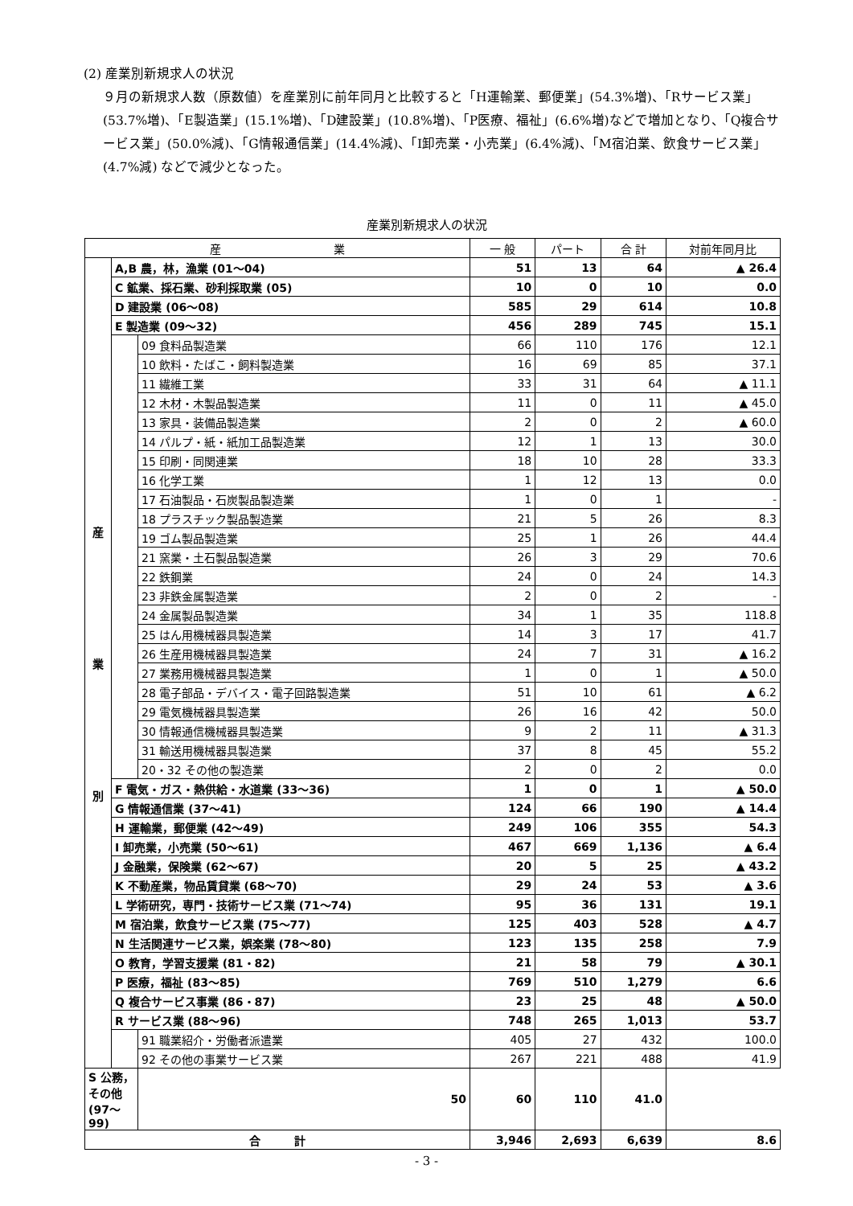(2) 産業別新規求人の状況
９月の新規求人数（原数値）を産業別に前年同月と比較すると「H運輸業、郵便業」(54.3%増)、「Rサービス業」(53.7%増)、「E製造業」(15.1%増)、「D建設業」(10.8%増)、「P医療、福祉」(6.6%増)などで増加となり、「Q複合サービス業」(50.0%減)、「G情報通信業」(14.4%減)、「I卸売業・小売業」(6.4%減)、「M宿泊業、飲食サービス業」(4.7%減) などで減少となった。
産業別新規求人の状況
| 産 業 | | | 一 般 | パート | 合 計 | 対前年同月比 |
| --- | --- | --- | --- | --- | --- | --- |
| 産 業 別 | A,B 農，林，漁業 (01～04) | | 51 | 13 | 64 | ▲ 26.4 |
| | C 鉱業、採石業、砂利採取業 (05) | | 10 | 0 | 10 | 0.0 |
| | D 建設業 (06～08) | | 585 | 29 | 614 | 10.8 |
| | E 製造業 (09～32) | | 456 | 289 | 745 | 15.1 |
| | | 09 食料品製造業 | 66 | 110 | 176 | 12.1 |
| | | 10 飲料・たばこ・飼料製造業 | 16 | 69 | 85 | 37.1 |
| | | 11 繊維工業 | 33 | 31 | 64 | ▲ 11.1 |
| | | 12 木材・木製品製造業 | 11 | 0 | 11 | ▲ 45.0 |
| | | 13 家具・装備品製造業 | 2 | 0 | 2 | ▲ 60.0 |
| | | 14 パルプ・紙・紙加工品製造業 | 12 | 1 | 13 | 30.0 |
| | | 15 印刷・同関連業 | 18 | 10 | 28 | 33.3 |
| | | 16 化学工業 | 1 | 12 | 13 | 0.0 |
| | | 17 石油製品・石炭製品製造業 | 1 | 0 | 1 | - |
| | | 18 プラスチック製品製造業 | 21 | 5 | 26 | 8.3 |
| | | 19 ゴム製品製造業 | 25 | 1 | 26 | 44.4 |
| | | 21 窯業・土石製品製造業 | 26 | 3 | 29 | 70.6 |
| | | 22 鉄鋼業 | 24 | 0 | 24 | 14.3 |
| | | 23 非鉄金属製造業 | 2 | 0 | 2 | - |
| | | 24 金属製品製造業 | 34 | 1 | 35 | 118.8 |
| | | 25 はん用機械器具製造業 | 14 | 3 | 17 | 41.7 |
| | | 26 生産用機械器具製造業 | 24 | 7 | 31 | ▲ 16.2 |
| | | 27 業務用機械器具製造業 | 1 | 0 | 1 | ▲ 50.0 |
| | | 28 電子部品・デバイス・電子回路製造業 | 51 | 10 | 61 | ▲ 6.2 |
| | | 29 電気機械器具製造業 | 26 | 16 | 42 | 50.0 |
| | | 30 情報通信機械器具製造業 | 9 | 2 | 11 | ▲ 31.3 |
| | | 31 輸送用機械器具製造業 | 37 | 8 | 45 | 55.2 |
| | | 20・32 その他の製造業 | 2 | 0 | 2 | 0.0 |
| | F 電気・ガス・熱供給・水道業 (33～36) | | 1 | 0 | 1 | ▲ 50.0 |
| | G 情報通信業 (37～41) | | 124 | 66 | 190 | ▲ 14.4 |
| | H 運輸業，郵便業 (42～49) | | 249 | 106 | 355 | 54.3 |
| | I 卸売業，小売業 (50～61) | | 467 | 669 | 1,136 | ▲ 6.4 |
| | J 金融業，保険業 (62～67) | | 20 | 5 | 25 | ▲ 43.2 |
| | K 不動産業，物品賃貸業 (68～70) | | 29 | 24 | 53 | ▲ 3.6 |
| | L 学術研究，専門・技術サービス業 (71～74) | | 95 | 36 | 131 | 19.1 |
| | M 宿泊業，飲食サービス業 (75～77) | | 125 | 403 | 528 | ▲ 4.7 |
| | N 生活関連サービス業，娯楽業 (78～80) | | 123 | 135 | 258 | 7.9 |
| | O 教育，学習支援業 (81・82) | | 21 | 58 | 79 | ▲ 30.1 |
| | P 医療，福祉 (83～85) | | 769 | 510 | 1,279 | 6.6 |
| | Q 複合サービス事業 (86・87) | | 23 | 25 | 48 | ▲ 50.0 |
| | R サービス業 (88～96) | | 748 | 265 | 1,013 | 53.7 |
| | | 91 職業紹介・労働者派遣業 | 405 | 27 | 432 | 100.0 |
| | | 92 その他の事業サービス業 | 267 | 221 | 488 | 41.9 |
| S 公務，その他 (97～99) | | 50 | 60 | 110 | 41.0 | |
| 合 計 | | | 3,946 | 2,693 | 6,639 | 8.6 |
- 3 -